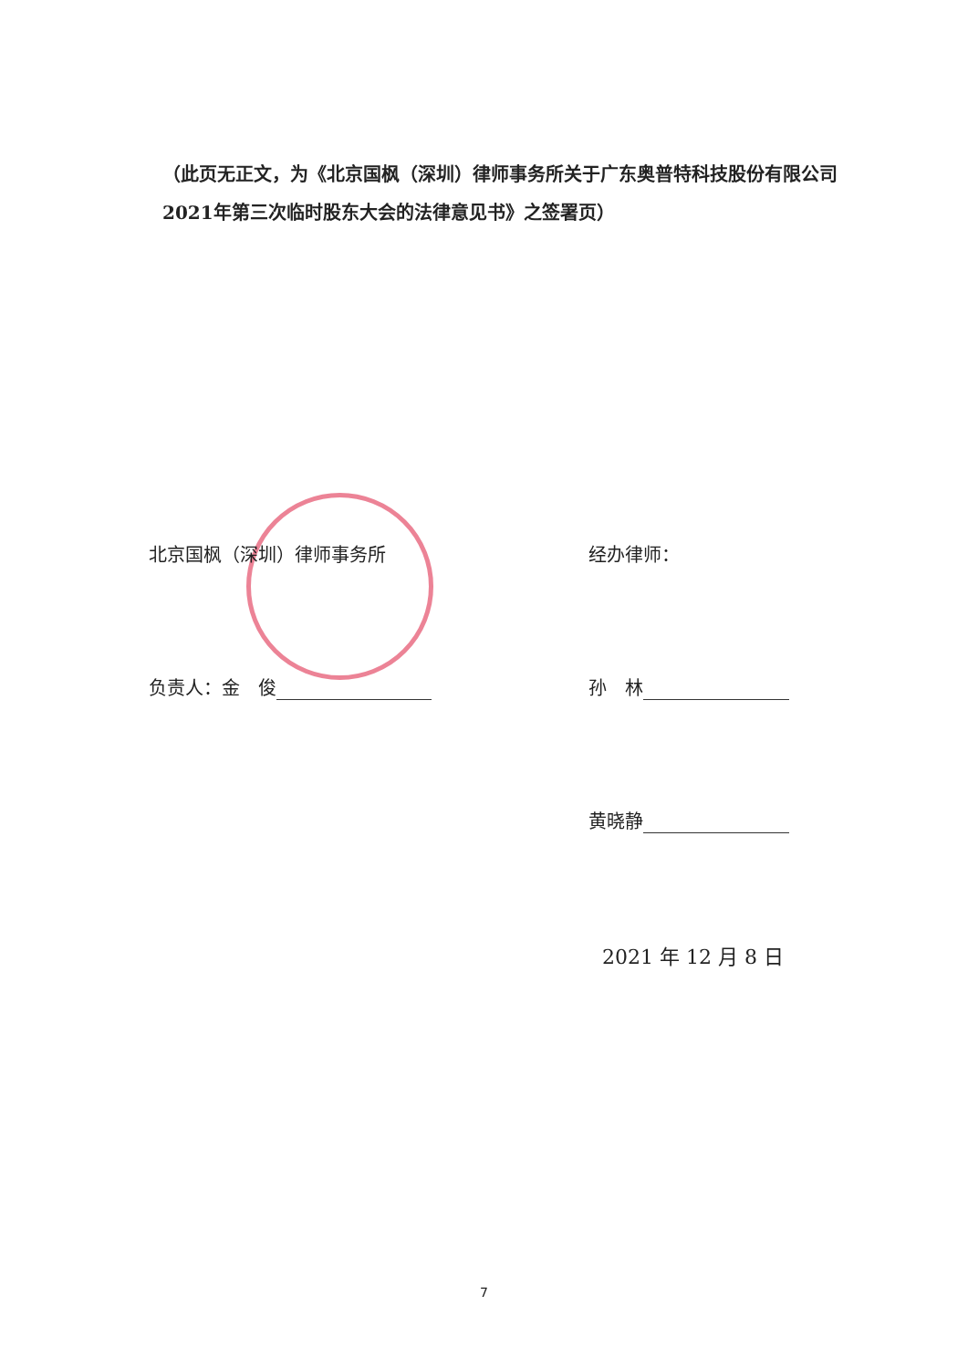（此页无正文，为《北京国枫（深圳）律师事务所关于广东奥普特科技股份有限公司2021年第三次临时股东大会的法律意见书》之签署页）
北京国枫（深圳）律师事务所 经办律师：
负责人：金　俊 孙　林
黄晓静
2021 年 12 月 8 日
7